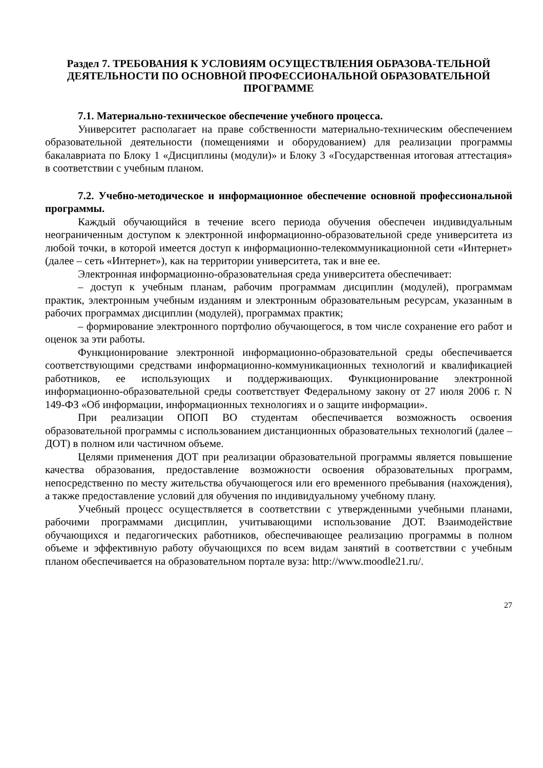Раздел 7. ТРЕБОВАНИЯ К УСЛОВИЯМ ОСУЩЕСТВЛЕНИЯ ОБРАЗОВА-ТЕЛЬНОЙ ДЕЯТЕЛЬНОСТИ ПО ОСНОВНОЙ ПРОФЕССИОНАЛЬНОЙ ОБРАЗОВАТЕЛЬНОЙ ПРОГРАММЕ
7.1. Материально-техническое обеспечение учебного процесса.
Университет располагает на праве собственности материально-техническим обеспечением образовательной деятельности (помещениями и оборудованием) для реализации программы бакалавриата по Блоку 1 «Дисциплины (модули)» и Блоку 3 «Государственная итоговая аттестация» в соответствии с учебным планом.
7.2. Учебно-методическое и информационное обеспечение основной профессиональной программы.
Каждый обучающийся в течение всего периода обучения обеспечен индивидуальным неограниченным доступом к электронной информационно-образовательной среде университета из любой точки, в которой имеется доступ к информационно-телекоммуникационной сети «Интернет» (далее – сеть «Интернет»), как на территории университета, так и вне ее.
Электронная информационно-образовательная среда университета обеспечивает:
– доступ к учебным планам, рабочим программам дисциплин (модулей), программам практик, электронным учебным изданиям и электронным образовательным ресурсам, указанным в рабочих программах дисциплин (модулей), программах практик;
– формирование электронного портфолио обучающегося, в том числе сохранение его работ и оценок за эти работы.
Функционирование электронной информационно-образовательной среды обеспечивается соответствующими средствами информационно-коммуникационных технологий и квалификацией работников, ее использующих и поддерживающих. Функционирование электронной информационно-образовательной среды соответствует Федеральному закону от 27 июля 2006 г. N 149-ФЗ «Об информации, информационных технологиях и о защите информации».
При реализации ОПОП ВО студентам обеспечивается возможность освоения образовательной программы с использованием дистанционных образовательных технологий (далее – ДОТ) в полном или частичном объеме.
Целями применения ДОТ при реализации образовательной программы является повышение качества образования, предоставление возможности освоения образовательных программ, непосредственно по месту жительства обучающегося или его временного пребывания (нахождения), а также предоставление условий для обучения по индивидуальному учебному плану.
Учебный процесс осуществляется в соответствии с утвержденными учебными планами, рабочими программами дисциплин, учитывающими использование ДОТ. Взаимодействие обучающихся и педагогических работников, обеспечивающее реализацию программы в полном объеме и эффективную работу обучающихся по всем видам занятий в соответствии с учебным планом обеспечивается на образовательном портале вуза: http://www.moodle21.ru/.
27